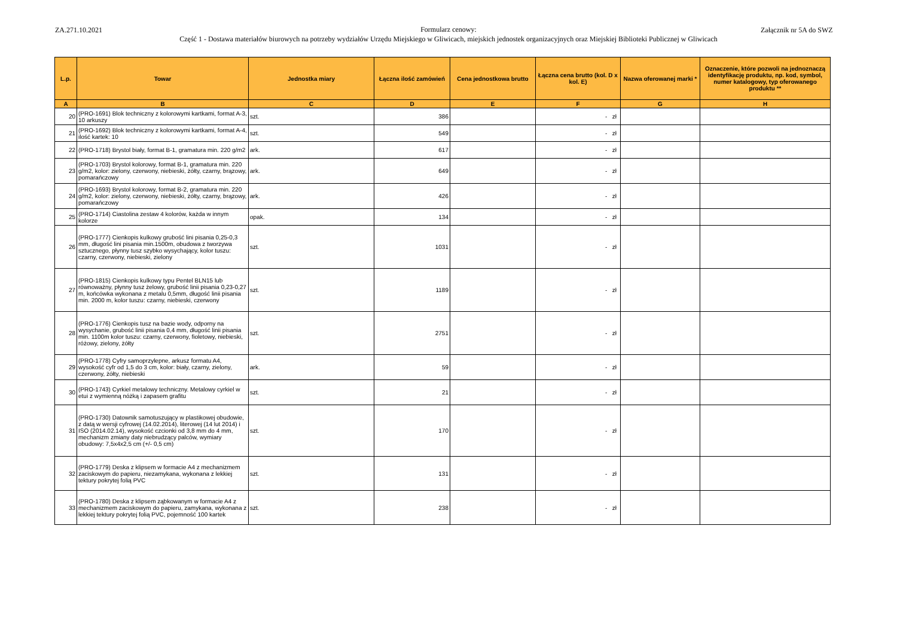ZA.271.10.2021
Formularz cenowy:
Część 1 - Dostawa materiałów biurowych na potrzeby wydziałów Urzędu Miejskiego w Gliwicach, miejskich jednostek organizacyjnych oraz Miejskiej Biblioteki Publicznej w Gliwicach
Załącznik nr 5A do SWZ
| L.p. | Towar | Jednostka miary | Łączna ilość zamówień | Cena jednostkowa brutto | Łączna cena brutto (kol. D x kol. E) | Nazwa oferowanej marki * | Oznaczenie, które pozwoli na jednoznaczą identyfikację produktu, np. kod, symbol, numer katalogowy, typ oferowanego produktu ** |
| --- | --- | --- | --- | --- | --- | --- | --- |
| A | B | C | D | E | F | G | H |
| 20 | (PRO-1691) Blok techniczny z kolorowymi kartkami, format A-3, 10 arkuszy | szt. | 386 | | - zł | | |
| 21 | (PRO-1692) Blok techniczny z kolorowymi kartkami, format A-4, ilość kartek: 10 | szt. | 549 | | - zł | | |
| 22 | (PRO-1718) Brystol biały, format B-1, gramatura min. 220 g/m2 | ark. | 617 | | - zł | | |
| 23 | (PRO-1703) Brystol kolorowy, format B-1, gramatura min. 220 g/m2, kolor: zielony, czerwony, niebieski, żółty, czarny, brązowy, pomarańczowy | ark. | 649 | | - zł | | |
| 24 | (PRO-1693) Brystol kolorowy, format B-2, gramatura min. 220 g/m2, kolor: zielony, czerwony, niebieski, żółty, czarny, brązowy, pomarańczowy | ark. | 426 | | - zł | | |
| 25 | (PRO-1714) Ciastolina zestaw 4 kolorów, każda w innym kolorze | opak. | 134 | | - zł | | |
| 26 | (PRO-1777) Cienkopis kulkowy grubość lini pisania 0,25-0,3 mm, długość lini pisania min.1500m, obudowa z tworzywa sztucznego, płynny tusz szybko wysychający, kolor tuszu: czarny, czerwony, niebieski, zielony | szt. | 1031 | | - zł | | |
| 27 | (PRO-1815) Cienkopis kulkowy typu Pentel BLN15 lub równoważny, płynny tusz żelowy, grubość linii pisania 0,23-0,27 m, końcówka wykonana z metalu 0,5mm, długość linii pisania min. 2000 m, kolor tuszu: czarny, niebieski, czerwony | szt. | 1189 | | - zł | | |
| 28 | (PRO-1776) Cienkopis tusz na bazie wody, odporny na wysychanie, grubość linii pisania 0,4 mm, długość linii pisania min. 1100m kolor tuszu: czarny, czerwony, fioletowy, niebieski, różowy, zielony, żółty | szt. | 2751 | | - zł | | |
| 29 | (PRO-1778) Cyfry samoprzylepne, arkusz formatu A4, wysokość cyfr od 1,5 do 3 cm, kolor: biały, czarny, zielony, czerwony, żółty, niebieski | ark. | 59 | | - zł | | |
| 30 | (PRO-1743) Cyrkiel metalowy techniczny. Metalowy cyrkiel w etui z wymienną nóżką i zapasem grafitu | szt. | 21 | | - zł | | |
| 31 | (PRO-1730) Datownik samotuszujący w plastikowej obudowie, z datą w wersji cyfrowej (14.02.2014), literowej (14 lut 2014) i ISO (2014.02.14), wysokość czcionki od 3,8 mm do 4 mm, mechanizm zmiany daty niebrudzący palców, wymiary obudowy: 7,5x4x2,5 cm (+/- 0,5 cm) | szt. | 170 | | - zł | | |
| 32 | (PRO-1779) Deska z klipsem w formacie A4 z mechanizmem zaciskowym do papieru, niezamykana, wykonana z lekkiej tektury pokrytej folią PVC | szt. | 131 | | - zł | | |
| 33 | (PRO-1780) Deska z klipsem ząbkowanym w formacie A4 z mechanizmem zaciskowym do papieru, zamykana, wykonana z lekkiej tektury pokrytej folią PVC, pojemność 100 kartek | szt. | 238 | | - zł | | |